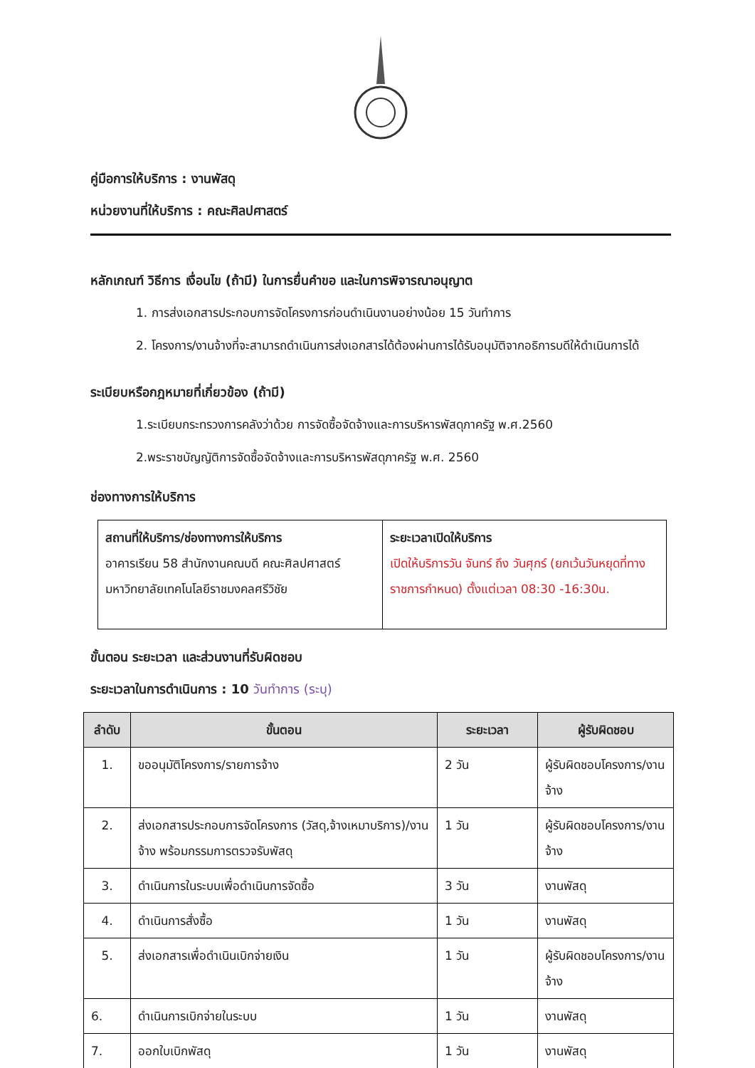คู่มือการให้บริการ : งานพัสดุ
หน่วยงานที่ให้บริการ : คณะศิลปศาสตร์
หลักเกณฑ์ วิธีการ เงื่อนไข (ถ้ามี) ในการยื่นคำขอ และในการพิจารณาอนุญาต
1. การส่งเอกสารประกอบการจัดโครงการก่อนดำเนินงานอย่างน้อย 15 วันทำการ
2. โครงการ/งานจ้างที่จะสามารถดำเนินการส่งเอกสารได้ต้องผ่านการได้รับอนุมัติจากอธิการบดีให้ดำเนินการได้
ระเบียบหรือกฎหมายที่เกี่ยวข้อง (ถ้ามี)
1.ระเบียบกระทรวงการคลังว่าด้วย การจัดซื้อจัดจ้างและการบริหารพัสดุภาครัฐ พ.ศ.2560
2.พระราชบัญญัติการจัดซื้อจัดจ้างและการบริหารพัสดุภาครัฐ พ.ศ. 2560
ช่องทางการให้บริการ
| สถานที่ให้บริการ/ช่องทางการให้บริการ อาคารเรียน 58 สำนักงานคณบดี คณะศิลปศาสตร์ มหาวิทยาลัยเทคโนโลยีราชมงคลศรีวิชัย | ระยะเวลาเปิดให้บริการ เปิดให้บริการวัน จันทร์ ถึง วันศุกร์ (ยกเว้นวันหยุดที่ทางราชการกำหนด) ตั้งแต่เวลา 08:30 -16:30น. |
ขั้นตอน ระยะเวลา และส่วนงานที่รับผิดชอบ
ระยะเวลาในการดำเนินการ : 10 วันทำการ (ระบุ)
| ลำดับ | ขั้นตอน | ระยะเวลา | ผู้รับผิดชอบ |
| --- | --- | --- | --- |
| 1. | ขออนุมัติโครงการ/รายการจ้าง | 2 วัน | ผู้รับผิดชอบโครงการ/งานจ้าง |
| 2. | ส่งเอกสารประกอบการจัดโครงการ (วัสดุ,จ้างเหมาบริการ)/งานจ้าง พร้อมกรรมการตรวจรับพัสดุ | 1 วัน | ผู้รับผิดชอบโครงการ/งานจ้าง |
| 3. | ดำเนินการในระบบเพื่อดำเนินการจัดซื้อ | 3 วัน | งานพัสดุ |
| 4. | ดำเนินการสั่งซื้อ | 1 วัน | งานพัสดุ |
| 5. | ส่งเอกสารเพื่อดำเนินเบิกจ่ายเงิน | 1 วัน | ผู้รับผิดชอบโครงการ/งานจ้าง |
| 6. | ดำเนินการเบิกจ่ายในระบบ | 1 วัน | งานพัสดุ |
| 7. | ออกใบเบิกพัสดุ | 1 วัน | งานพัสดุ |